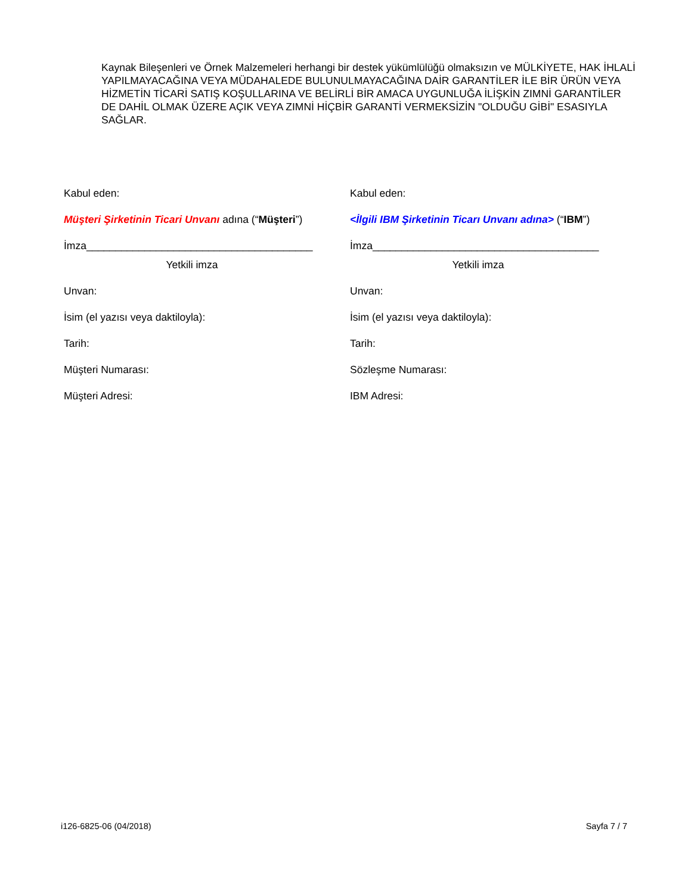Kaynak Bileşenleri ve Örnek Malzemeleri herhangi bir destek yükümlülüğü olmaksızın ve MÜLKİYETE, HAK İHLALİ YAPILMAYACAĞINA VEYA MÜDAHALEDE BULUNULMAYACAĞINA DAİR GARANTİLER İLE BİR ÜRÜN VEYA HİZMETİN TİCARİ SATIŞ KOŞULLARINA VE BELİRLİ BİR AMACA UYGUNLUĞA İLİŞKİN ZIMNİ GARANTİLER DE DAHİL OLMAK ÜZERE AÇIK VEYA ZIMNİ HİÇBİR GARANTİ VERMEKSİZİN "OLDUĞU GİBİ" ESASIYLA SAĞLAR.
Kabul eden:
Müşteri Şirketinin Ticari Unvanı adına (“Müşteri”)
İmza_______________________________________
Yetkili imza
Unvan:
İsim (el yazısı veya daktiloyla):
Tarih:
Müşteri Numarası:
Müşteri Adresi:
Kabul eden:
<İlgili IBM Şirketinin Ticarı Unvanı adına> (“IBM”)
İmza_______________________________________
Yetkili imza
Unvan:
İsim (el yazısı veya daktiloyla):
Tarih:
Sözleşme Numarası:
IBM Adresi:
i126-6825-06 (04/2018) Sayfa 7 / 7